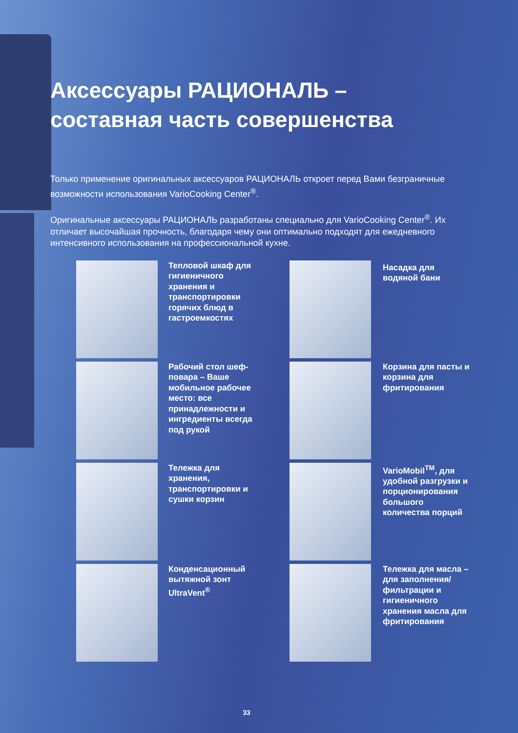Аксессуары РАЦИОНАЛЬ –
составная часть совершенства
Только применение оригинальных аксессуаров РАЦИОНАЛЬ откроет перед Вами безграничные возможности использования VarioCooking Center<sup>®</sup>.
Оригинальные аксессуары РАЦИОНАЛЬ разработаны специально для VarioCooking Center<sup>®</sup>. Их отличает высочайшая прочность, благодаря чему они оптимально подходят для ежедневного интенсивного использования на профессиональной кухне.
Тепловой шкаф для гигиеничного хранения и транспортировки горячих блюд в гастроемкостях
Насадка для водяной бани
Рабочий стол шеф-повара – Ваше мобильное рабочее место: все принадлежности и ингредиенты всегда под рукой
Корзина для пасты и корзина для фритирования
Тележка для хранения, транспортировки и сушки корзин
VarioMobil<sup>TM</sup>, для удобной разгрузки и порционирования большого количества порций
Конденсационный вытяжной зонт UltraVent<sup>®</sup>
Тележка для масла – для заполнения/ фильтрации и гигиеничного хранения масла для фритирования
33